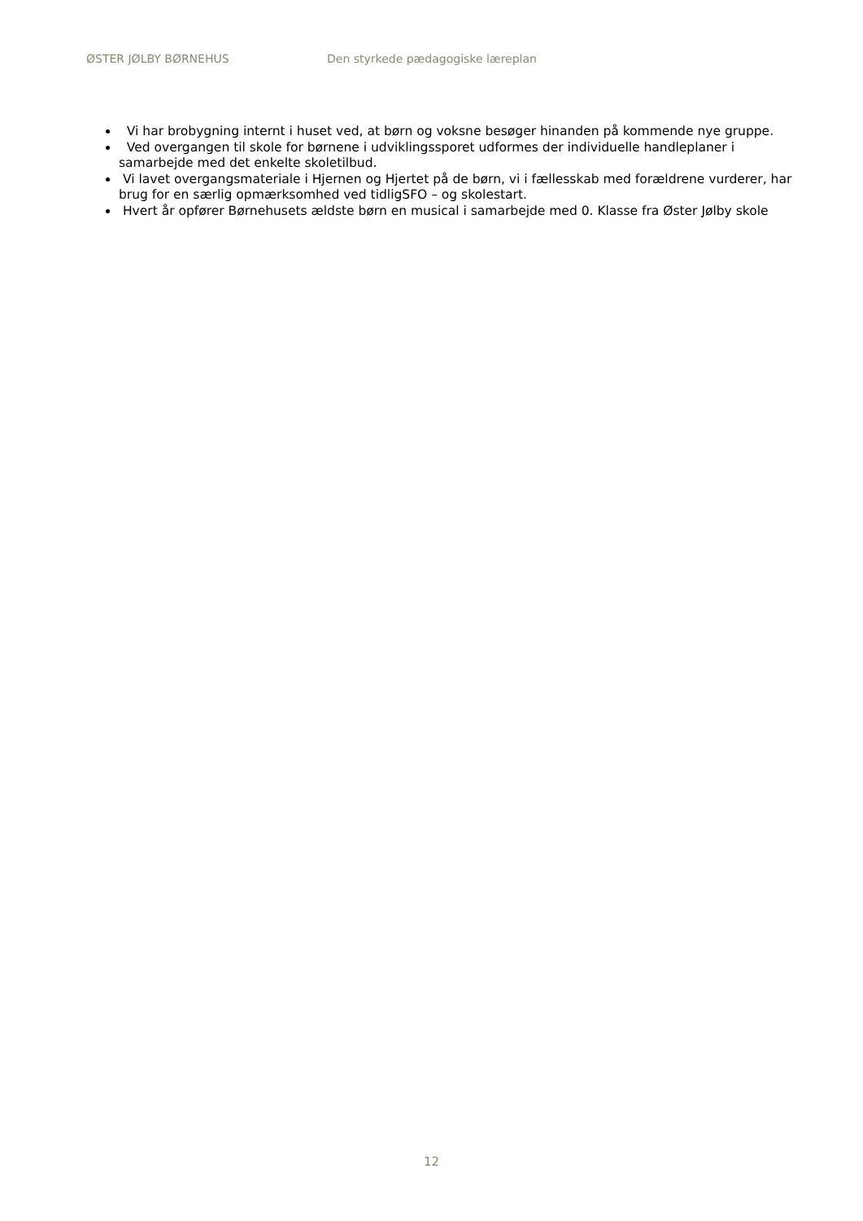ØSTER JØLBY BØRNEHUS Den styrkede pædagogiske læreplan
Vi har brobygning internt i huset ved, at børn og voksne besøger hinanden på kommende nye gruppe.
Ved overgangen til skole for børnene i udviklingssporet udformes der individuelle handleplaner i samarbejde med det enkelte skoletilbud.
Vi lavet overgangsmateriale i Hjernen og Hjertet på de børn, vi i fællesskab med forældrene vurderer, har brug for en særlig opmærksomhed ved tidligSFO – og skolestart.
Hvert år opfører Børnehusets ældste børn en musical i samarbejde med 0. Klasse fra Øster Jølby skole
12